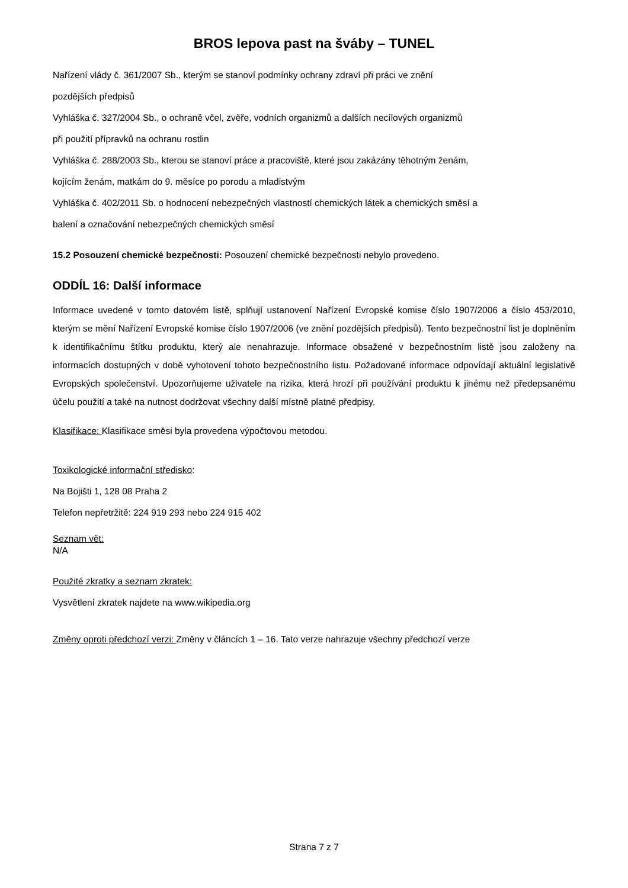BROS lepova past na šváby – TUNEL
Nařízení vlády č. 361/2007 Sb., kterým se stanoví podmínky ochrany zdraví při práci ve znění
pozdějších předpisů
Vyhláška č. 327/2004 Sb., o ochraně včel, zvěře, vodních organizmů a dalších necílových organizmů
při použití přípravků na ochranu rostlin
Vyhláška č. 288/2003 Sb., kterou se stanoví práce a pracoviště, které jsou zakázány těhotným ženám,
kojícím ženám, matkám do 9. měsíce po porodu a mladistvým
Vyhláška č. 402/2011 Sb. o hodnocení nebezpečných vlastností chemických látek a chemických směsí a
balení a označování nebezpečných chemických směsí
15.2 Posouzení chemické bezpečnosti: Posouzení chemické bezpečnosti nebylo provedeno.
ODDÍL 16: Další informace
Informace uvedené v tomto datovém listě, splňují ustanovení Nařízení Evropské komise číslo 1907/2006 a číslo 453/2010, kterým se mění Nařízení Evropské komise číslo 1907/2006 (ve znění pozdějších předpisů). Tento bezpečnostní list je doplněním k identifikačnímu štítku produktu, který ale nenahrazuje. Informace obsažené v bezpečnostním listě jsou založeny na informacích dostupných v době vyhotovení tohoto bezpečnostního listu. Požadované informace odpovídají aktuální legislativě Evropských společenství. Upozorňujeme uživatele na rizika, která hrozí při používání produktu k jinému než předepsanému účelu použití a také na nutnost dodržovat všechny další místně platné předpisy.
Klasifikace: Klasifikace směsi byla provedena výpočtovou metodou.
Toxikologické informační středisko:
Na Bojišti 1, 128 08 Praha 2
Telefon nepřetržitě: 224 919 293 nebo 224 915 402
Seznam vět:
N/A
Použité zkratky a seznam zkratek:
Vysvětlení zkratek najdete na www.wikipedia.org
Změny oproti předchozí verzi: Změny v článcích 1 – 16. Tato verze nahrazuje všechny předchozí verze
Strana 7 z 7